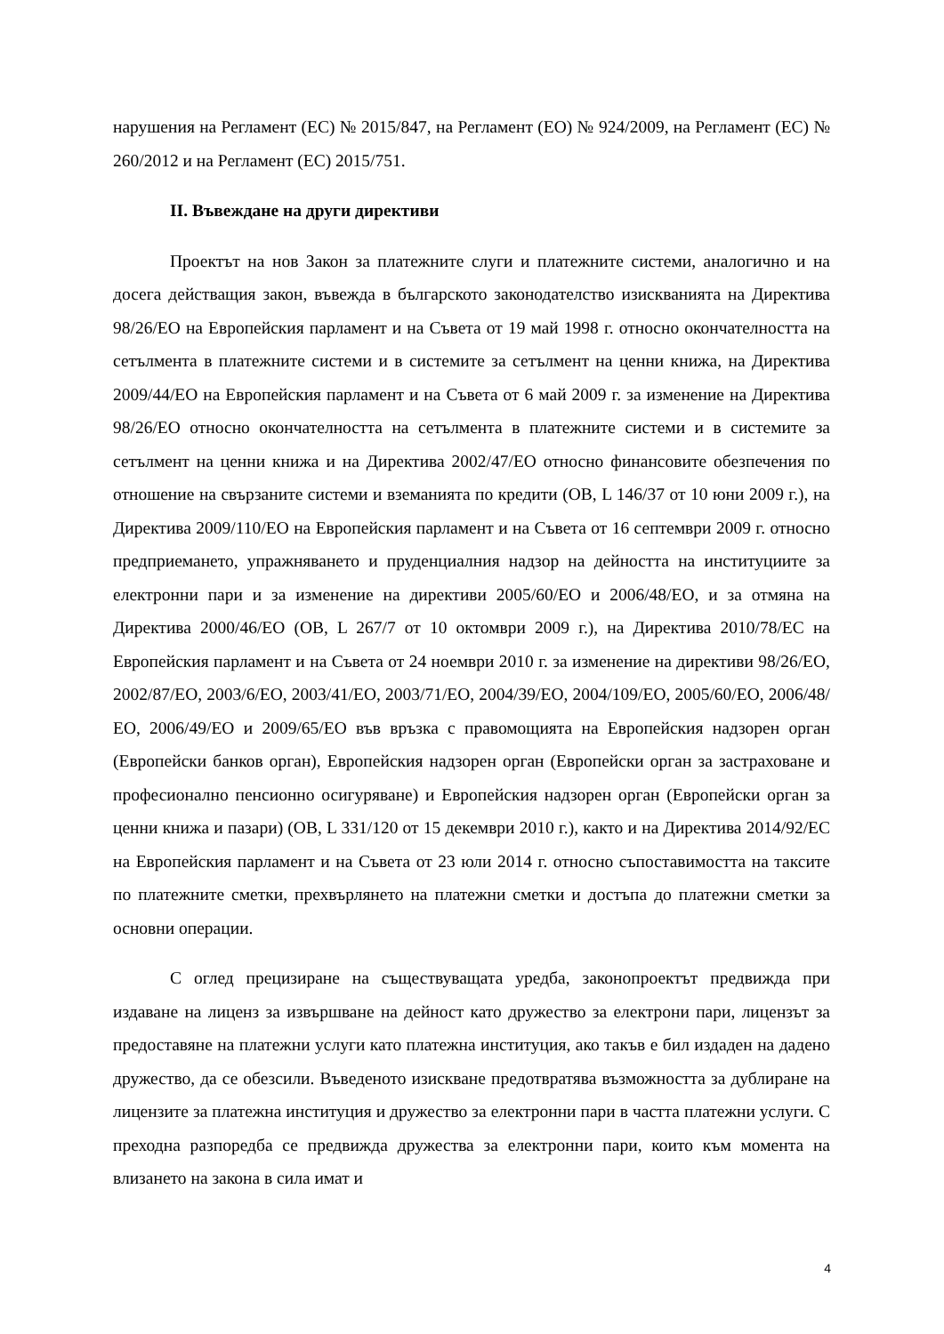нарушения на Регламент (ЕС) № 2015/847, на Регламент (ЕО) № 924/2009, на Регламент (ЕС) № 260/2012 и на Регламент (ЕС) 2015/751.
II. Въвеждане на други директиви
Проектът на нов Закон за платежните слуги и платежните системи, аналогично и на досега действащия закон, въвежда в българското законодателство изискванията на Директива 98/26/ЕО на Европейския парламент и на Съвета от 19 май 1998 г. относно окончателността на сетълмента в платежните системи и в системите за сетълмент на ценни книжа, на Директива 2009/44/ЕО на Европейския парламент и на Съвета от 6 май 2009 г. за изменение на Директива 98/26/ЕО относно окончателността на сетълмента в платежните системи и в системите за сетълмент на ценни книжа и на Директива 2002/47/ЕО относно финансовите обезпечения по отношение на свързаните системи и вземанията по кредити (ОВ, L 146/37 от 10 юни 2009 г.), на Директива 2009/110/ЕО на Европейския парламент и на Съвета от 16 септември 2009 г. относно предприемането, упражняването и пруденциалния надзор на дейността на институциите за електронни пари и за изменение на директиви 2005/60/ЕО и 2006/48/ЕО, и за отмяна на Директива 2000/46/ЕО (ОВ, L 267/7 от 10 октомври 2009 г.), на Директива 2010/78/ЕС на Европейския парламент и на Съвета от 24 ноември 2010 г. за изменение на директиви 98/26/ЕО, 2002/87/ЕО, 2003/6/ЕО, 2003/41/ЕО, 2003/71/ЕО, 2004/39/ЕО, 2004/109/ЕО, 2005/60/ЕО, 2006/48/ЕО, 2006/49/ЕО и 2009/65/ЕО във връзка с правомощията на Европейския надзорен орган (Европейски банков орган), Европейския надзорен орган (Европейски орган за застраховане и професионално пенсионно осигуряване) и Европейския надзорен орган (Европейски орган за ценни книжа и пазари) (ОВ, L 331/120 от 15 декември 2010 г.), както и на Директива 2014/92/ЕС на Европейския парламент и на Съвета от 23 юли 2014 г. относно съпоставимостта на таксите по платежните сметки, прехвърлянето на платежни сметки и достъпа до платежни сметки за основни операции.
С оглед прецизиране на съществуващата уредба, законопроектът предвижда при издаване на лиценз за извършване на дейност като дружество за електрони пари, лицензът за предоставяне на платежни услуги като платежна институция, ако такъв е бил издаден на дадено дружество, да се обезсили. Въведеното изискване предотвратява възможността за дублиране на лицензите за платежна институция и дружество за електронни пари в частта платежни услуги. С преходна разпоредба се предвижда дружества за електронни пари, които към момента на влизането на закона в сила имат и
4